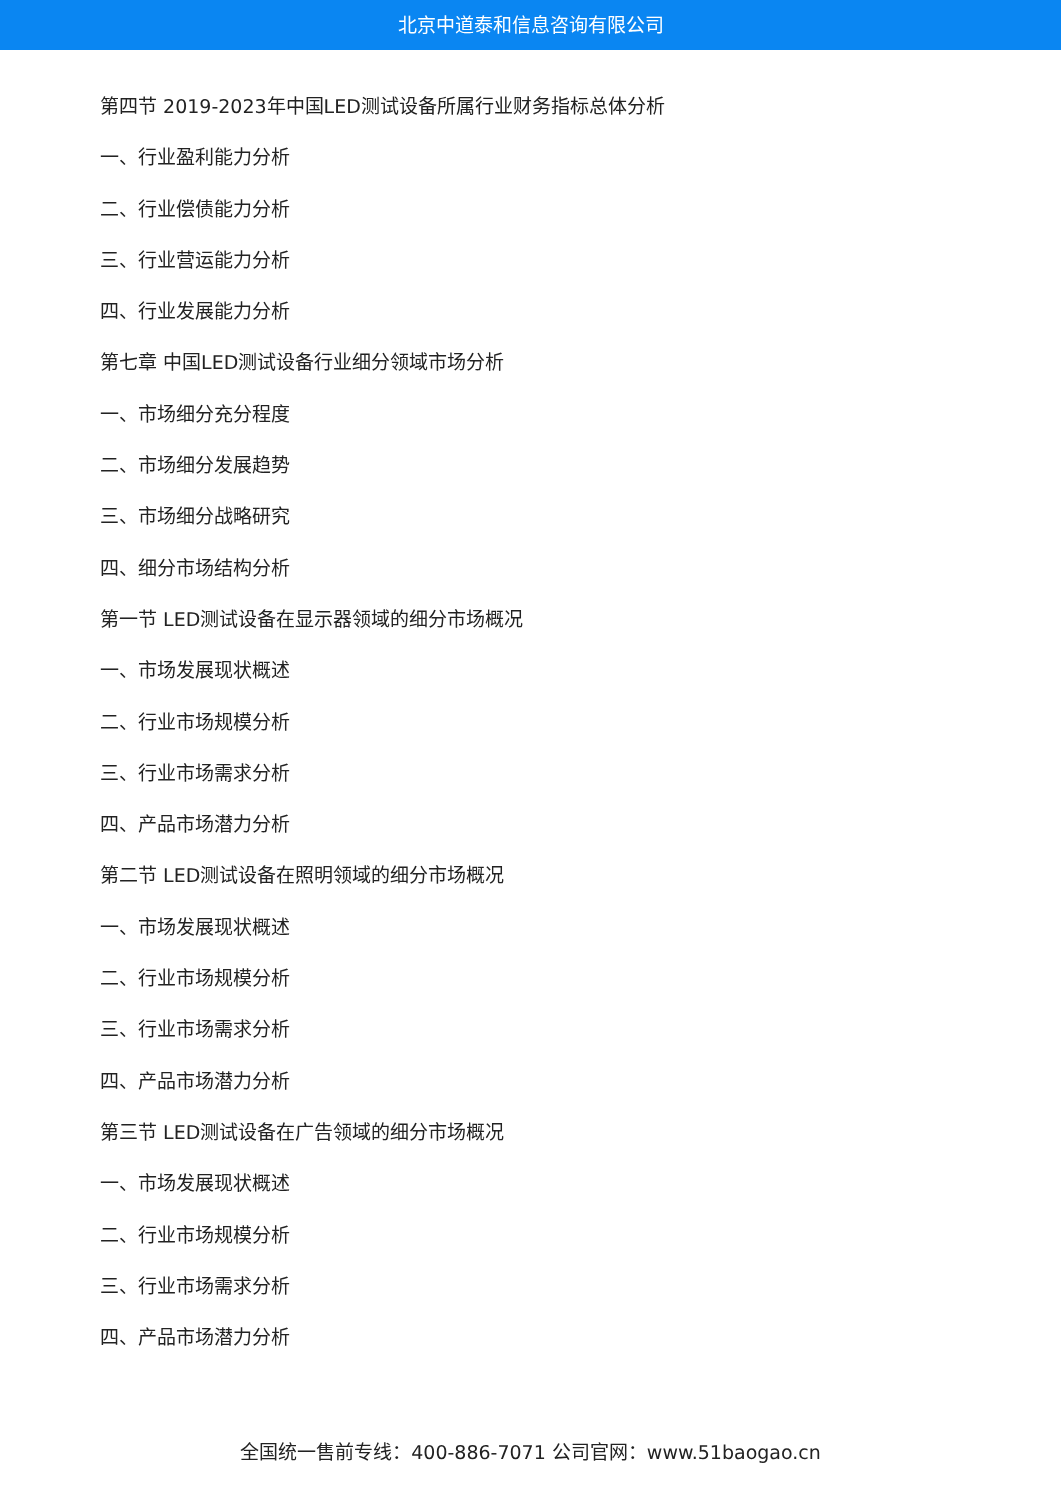北京中道泰和信息咨询有限公司
第四节 2019-2023年中国LED测试设备所属行业财务指标总体分析
一、行业盈利能力分析
二、行业偿债能力分析
三、行业营运能力分析
四、行业发展能力分析
第七章 中国LED测试设备行业细分领域市场分析
一、市场细分充分程度
二、市场细分发展趋势
三、市场细分战略研究
四、细分市场结构分析
第一节 LED测试设备在显示器领域的细分市场概况
一、市场发展现状概述
二、行业市场规模分析
三、行业市场需求分析
四、产品市场潜力分析
第二节 LED测试设备在照明领域的细分市场概况
一、市场发展现状概述
二、行业市场规模分析
三、行业市场需求分析
四、产品市场潜力分析
第三节 LED测试设备在广告领域的细分市场概况
一、市场发展现状概述
二、行业市场规模分析
三、行业市场需求分析
四、产品市场潜力分析
全国统一售前专线：400-886-7071 公司官网：www.51baogao.cn